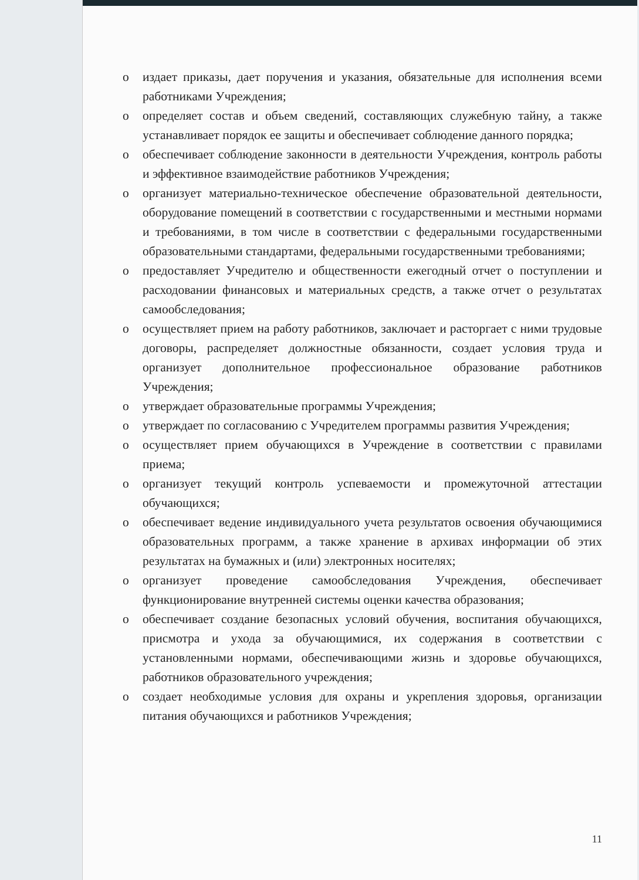o издает приказы, дает поручения и указания, обязательные для исполнения всеми работниками Учреждения;
o определяет состав и объем сведений, составляющих служебную тайну, а также устанавливает порядок ее защиты и обеспечивает соблюдение данного порядка;
o обеспечивает соблюдение законности в деятельности Учреждения, контроль работы и эффективное взаимодействие работников Учреждения;
o организует материально-техническое обеспечение образовательной деятельности, оборудование помещений в соответствии с государственными и местными нормами и требованиями, в том числе в соответствии с федеральными государственными образовательными стандартами, федеральными государственными требованиями;
o предоставляет Учредителю и общественности ежегодный отчет о поступлении и расходовании финансовых и материальных средств, а также отчет о результатах самообследования;
o осуществляет прием на работу работников, заключает и расторгает с ними трудовые договоры, распределяет должностные обязанности, создает условия труда и организует дополнительное профессиональное образование работников Учреждения;
o утверждает образовательные программы Учреждения;
o утверждает по согласованию с Учредителем программы развития Учреждения;
o осуществляет прием обучающихся в Учреждение в соответствии с правилами приема;
o организует текущий контроль успеваемости и промежуточной аттестации обучающихся;
o обеспечивает ведение индивидуального учета результатов освоения обучающимися образовательных программ, а также хранение в архивах информации об этих результатах на бумажных и (или) электронных носителях;
o организует проведение самообследования Учреждения, обеспечивает функционирование внутренней системы оценки качества образования;
o обеспечивает создание безопасных условий обучения, воспитания обучающихся, присмотра и ухода за обучающимися, их содержания в соответствии с установленными нормами, обеспечивающими жизнь и здоровье обучающихся, работников образовательного учреждения;
o создает необходимые условия для охраны и укрепления здоровья, организации питания обучающихся и работников Учреждения;
11